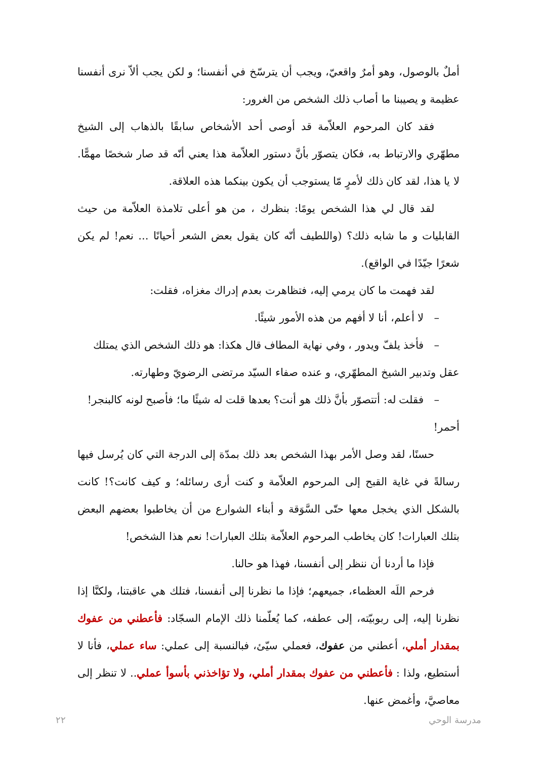أملٌ بالوصول، وهو أمرٌ واقعيّ، ويجب أن يترسّخ في أنفسنا؛ و لكن يجب ألاّ نرى أنفسنا عظيمة و يصيبنا ما أصاب ذلك الشخص من الغرور:
فقد كان المرحوم العلاّمة قد أوصى أحد الأشخاص سابقًا بالذهاب إلى الشيخ مطهّري والارتباط به، فكان يتصوّر بأنَّ دستور العلاّمة هذا يعني أنّه قد صار شخصًا مهمًّا. لا يا هذا، لقد كان ذلك لأمرٍ مّا يستوجب أن يكون بينكما هذه العلاقة.
لقد قال لي هذا الشخص يومًا: بنظرك ، من هو أعلى تلامذة العلاّمة من حيث القابليات و ما شابه ذلك؟ (واللطيف أنّه كان يقول بعض الشعر أحيانًا ... نعم! لم يكن شعرًا جيّدًا في الواقع).
لقد فهمت ما كان يرمي إليه، فتظاهرت بعدم إدراك مغزاه، فقلت:
– لا أعلم، أنا لا أفهم من هذه الأمور شيئًا.
– فأخذ يلفّ ويدور ، وفي نهاية المطاف قال هكذا: هو ذلك الشخص الذي يمتلك
عقل وتدبير الشيخ المطهّري، و عنده صفاء السيّد مرتضى الرضويّ وطهارته.
– فقلت له: أتتصوّر بأنَّ ذلك هو أنت؟ بعدها قلت له شيئًا ما؛ فأصبح لونه كالبنجر!
أحمر!
حسنًا، لقد وصل الأمر بهذا الشخص بعد ذلك بمدّة إلى الدرجة التي كان يُرسل فيها رسالةً في غاية القبح إلى المرحوم العلاّمة و كنت أرى رسائله؛ و كيف كانت؟! كانت بالشكل الذي يخجل معها حتّى السَّوَقة و أبناء الشوارع من أن يخاطبوا بعضهم البعض بتلك العبارات! كان يخاطب المرحوم العلاّمة بتلك العبارات! نعم هذا الشخص!
فإذا ما أردنا أن ننظر إلى أنفسنا، فهذا هو حالنا.
فرحم اللَه العظماء، جميعهم؛ فإذا ما نظرنا إلى أنفسنا، فتلك هي عاقبتنا، ولكنَّا إذا نظرنا إليه، إلى ربوبيّته، إلى عطفه، كما يُعلّمنا ذلك الإمام السجّاد: فأعطني من عفوك بمقدار أملي، أعطني من عفوك، فعملي سيّئ، فبالنسبة إلى عملي: ساء عملي، فأنا لا أستطيع، ولذا : فأعطني من عفوك بمقدار أملي، ولا تؤاخذني بأسوأ عملي.. لا تنظر إلى معاصيَّ، وأغمض عنها.
مدرسة الوحي ٢٢